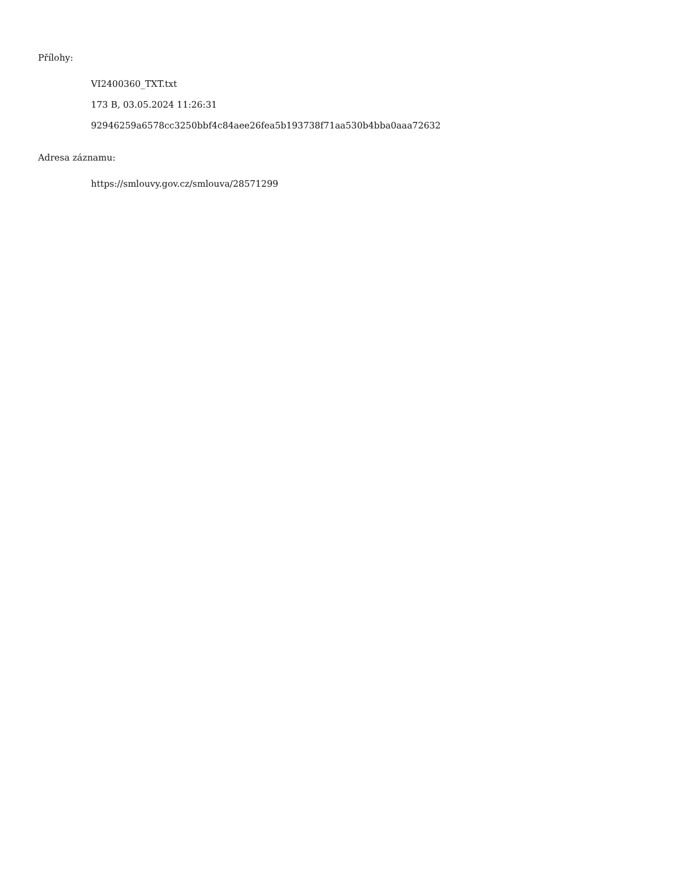Přílohy:
VI2400360_TXT.txt
173 B, 03.05.2024 11:26:31
92946259a6578cc3250bbf4c84aee26fea5b193738f71aa530b4bba0aaa72632
Adresa záznamu:
https://smlouvy.gov.cz/smlouva/28571299